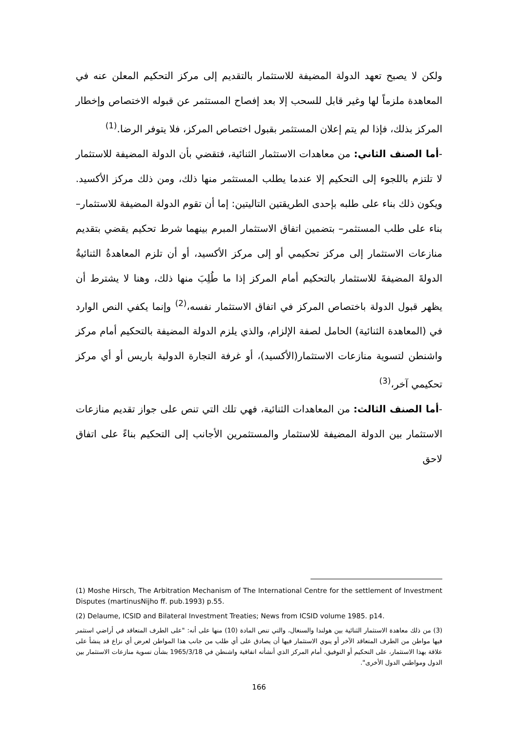ولكن لا يصبح تعهد الدولة المضيفة للاستثمار بالتقديم إلى مركز التحكيم المعلن عنه في المعاهدة ملزماً لها وغير قابل للسحب إلا بعد إفصاح المستثمر عن قبوله الاختصاص وإخطار المركز بذلك، فإذا لم يتم إعلان المستثمر بقبول اختصاص المركز، فلا يتوفر الرضا.<sup>(1)</sup>
-أما الصنف الثاني: من معاهدات الاستثمار الثنائية، فتقضي بأن الدولة المضيفة للاستثمار لا تلتزم باللجوء إلى التحكيم إلا عندما يطلب المستثمر منها ذلك، ومن ذلك مركز الأكسيد. ويكون ذلك بناء على طلبه بإحدى الطريقتين التاليتين: إما أن تقوم الدولة المضيفة للاستثمار– بناء على طلب المستثمر– بتضمين اتفاق الاستثمار المبرم بينهما شرط تحكيم يقضي بتقديم منازعات الاستثمار إلى مركز تحكيمي أو إلى مركز الأكسيد، أو أن تلزم المعاهدةُ الثنائيةُ الدولةَ المضيفةَ للاستثمار بالتحكيم أمام المركز إذا ما طُلِبَ منها ذلك، وهنا لا يشترط أن يظهر قبول الدولة باختصاص المركز في اتفاق الاستثمار نفسه،<sup>(2)</sup> وإنما يكفي النص الوارد في (المعاهدة الثنائية) الحامل لصفة الإلزام، والذي يلزم الدولة المضيفة بالتحكيم أمام مركز واشنطن لتسوية منازعات الاستثمار(الأكسيد)، أو غرفة التجارة الدولية باريس أو أي مركز تحكيمي آخر،<sup>(3)</sup>
-أما الصنف الثالث: من المعاهدات الثنائية، فهي تلك التي تنص على جواز تقديم منازعات الاستثمار بين الدولة المضيفة للاستثمار والمستثمرين الأجانب إلى التحكيم بناءً على اتفاق لاحق
(1) Moshe Hirsch, The Arbitration Mechanism of The International Centre for the settlement of Investment Disputes (martinusNijho ff. pub.1993) p.55.
(2) Delaume, ICSID and Bilateral Investment Treaties; News from ICSID volume 1985. p14.
(3) من ذلك معاهدة الاستثمار الثنائية بين هولندا والسنغال، والتي تنص المادة (10) منها على أنه: "على الطرف المتعاقد في أراضي استثمر فيها مواطن من الطرف المتعاقد الآخر أو ينوي الاستثمار فيها أن يصادق على أي طلب من جانب هذا المواطن لعرض أي نزاع قد ينشأ على علاقة بهذا الاستثمار، على التحكيم أو التوفيق، أمام المركز الذي أنشأته اتفاقية واشنطن في 1965/3/18 بشأن تسوية منازعات الاستثمار بين الدول ومواطني الدول الأخرى".
166